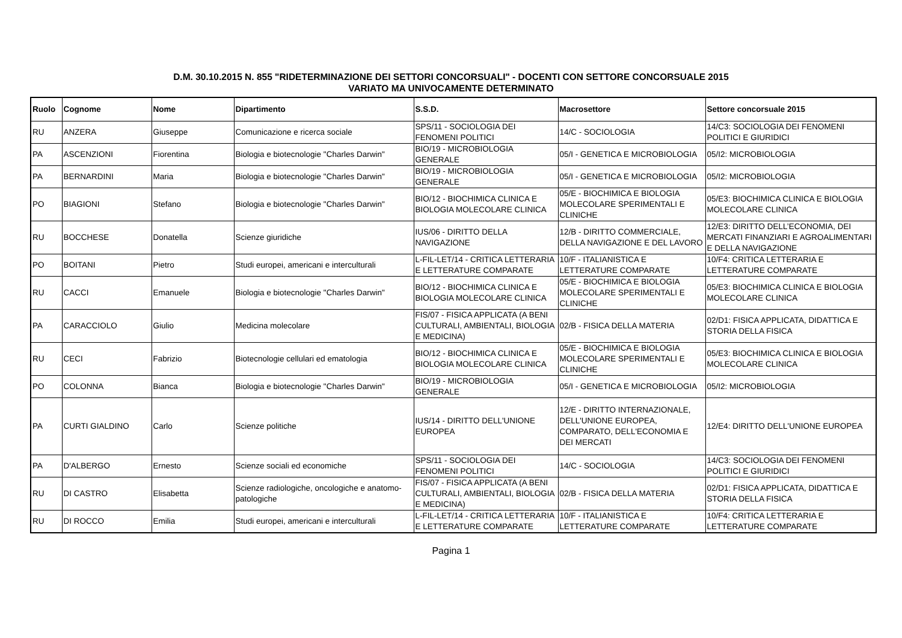D.M. 30.10.2015 N. 855 "RIDETERMINAZIONE DEI SETTORI CONCORSUALI" - DOCENTI CON SETTORE CONCORSUALE 2015
VARIATO MA UNIVOCAMENTE DETERMINATO
| Ruolo | Cognome | Nome | Dipartimento | S.S.D. | Macrosettore | Settore concorsuale 2015 |
| --- | --- | --- | --- | --- | --- | --- |
| RU | ANZERA | Giuseppe | Comunicazione e ricerca sociale | SPS/11 - SOCIOLOGIA DEI FENOMENI POLITICI | 14/C - SOCIOLOGIA | 14/C3: SOCIOLOGIA DEI FENOMENI POLITICI E GIURIDICI |
| PA | ASCENZIONI | Fiorentina | Biologia e biotecnologie "Charles Darwin" | BIO/19 - MICROBIOLOGIA GENERALE | 05/I - GENETICA E MICROBIOLOGIA | 05/I2: MICROBIOLOGIA |
| PA | BERNARDINI | Maria | Biologia e biotecnologie "Charles Darwin" | BIO/19 - MICROBIOLOGIA GENERALE | 05/I - GENETICA E MICROBIOLOGIA | 05/I2: MICROBIOLOGIA |
| PO | BIAGIONI | Stefano | Biologia e biotecnologie "Charles Darwin" | BIO/12 - BIOCHIMICA CLINICA E BIOLOGIA MOLECOLARE CLINICA | 05/E - BIOCHIMICA E BIOLOGIA MOLECOLARE SPERIMENTALI E CLINICHE | 05/E3: BIOCHIMICA CLINICA E BIOLOGIA MOLECOLARE CLINICA |
| RU | BOCCHESE | Donatella | Scienze giuridiche | IUS/06 - DIRITTO DELLA NAVIGAZIONE | 12/B - DIRITTO COMMERCIALE, DELLA NAVIGAZIONE E DEL LAVORO | 12/E3: DIRITTO DELL’ECONOMIA, DEI MERCATI FINANZIARI E AGROALIMENTARI E DELLA NAVIGAZIONE |
| PO | BOITANI | Pietro | Studi europei, americani e interculturali | L-FIL-LET/14 - CRITICA LETTERARIA E LETTERATURE COMPARATE | 10/F - ITALIANISTICA E LETTERATURE COMPARATE | 10/F4: CRITICA LETTERARIA E LETTERATURE COMPARATE |
| RU | CACCI | Emanuele | Biologia e biotecnologie "Charles Darwin" | BIO/12 - BIOCHIMICA CLINICA E BIOLOGIA MOLECOLARE CLINICA | 05/E - BIOCHIMICA E BIOLOGIA MOLECOLARE SPERIMENTALI E CLINICHE | 05/E3: BIOCHIMICA CLINICA E BIOLOGIA MOLECOLARE CLINICA |
| PA | CARACCIOLO | Giulio | Medicina molecolare | FIS/07 - FISICA APPLICATA (A BENI CULTURALI, AMBIENTALI, BIOLOGIA E MEDICINA) | 02/B - FISICA DELLA MATERIA | 02/D1: FISICA APPLICATA, DIDATTICA E STORIA DELLA FISICA |
| RU | CECI | Fabrizio | Biotecnologie cellulari ed ematologia | BIO/12 - BIOCHIMICA CLINICA E BIOLOGIA MOLECOLARE CLINICA | 05/E - BIOCHIMICA E BIOLOGIA MOLECOLARE SPERIMENTALI E CLINICHE | 05/E3: BIOCHIMICA CLINICA E BIOLOGIA MOLECOLARE CLINICA |
| PO | COLONNA | Bianca | Biologia e biotecnologie "Charles Darwin" | BIO/19 - MICROBIOLOGIA GENERALE | 05/I - GENETICA E MICROBIOLOGIA | 05/I2: MICROBIOLOGIA |
| PA | CURTI GIALDINO | Carlo | Scienze politiche | IUS/14 - DIRITTO DELL'UNIONE EUROPEA | 12/E - DIRITTO INTERNAZIONALE, DELL'UNIONE EUROPEA, COMPARATO, DELL'ECONOMIA E DEI MERCATI | 12/E4: DIRITTO DELL'UNIONE EUROPEA |
| PA | D'ALBERGO | Ernesto | Scienze sociali ed economiche | SPS/11 - SOCIOLOGIA DEI FENOMENI POLITICI | 14/C - SOCIOLOGIA | 14/C3: SOCIOLOGIA DEI FENOMENI POLITICI E GIURIDICI |
| RU | DI CASTRO | Elisabetta | Scienze radiologiche, oncologiche e anatomo-patologiche | FIS/07 - FISICA APPLICATA (A BENI CULTURALI, AMBIENTALI, BIOLOGIA E MEDICINA) | 02/B - FISICA DELLA MATERIA | 02/D1: FISICA APPLICATA, DIDATTICA E STORIA DELLA FISICA |
| RU | DI ROCCO | Emilia | Studi europei, americani e interculturali | L-FIL-LET/14 - CRITICA LETTERARIA E LETTERATURE COMPARATE | 10/F - ITALIANISTICA E LETTERATURE COMPARATE | 10/F4: CRITICA LETTERARIA E LETTERATURE COMPARATE |
Pagina 1